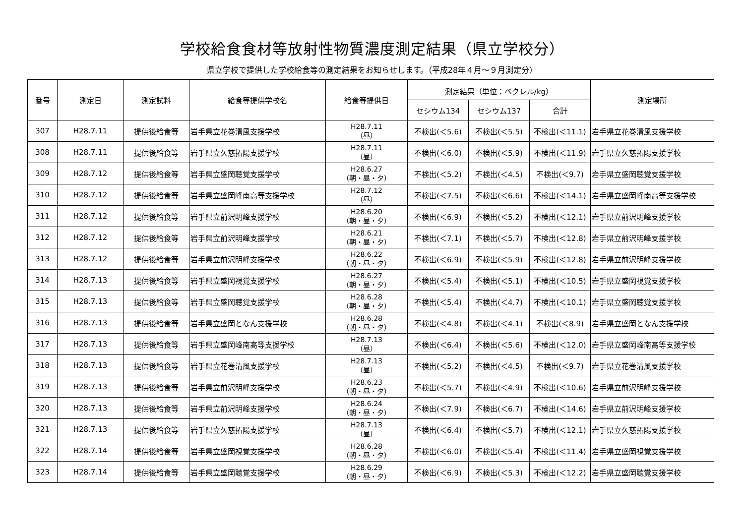学校給食食材等放射性物質濃度測定結果（県立学校分）
県立学校で提供した学校給食等の測定結果をお知らせします。（平成28年４月～９月測定分）
| 番号 | 測定日 | 測定試料 | 給食等提供学校名 | 給食等提供日 | 測定結果（単位：ベクレル/kg） | | | 測定場所 |
| --- | --- | --- | --- | --- | --- | --- | --- | --- |
| | | | | | セシウム134 | セシウム137 | 合計 | |
| 307 | H28.7.11 | 提供後給食等 | 岩手県立花巻清風支援学校 | H28.7.11 （昼） | 不検出(＜5.6) | 不検出(＜5.5) | 不検出(＜11.1) | 岩手県立花巻清風支援学校 |
| 308 | H28.7.11 | 提供後給食等 | 岩手県立久慈拓陽支援学校 | H28.7.11 （昼） | 不検出(＜6.0) | 不検出(＜5.9) | 不検出(＜11.9) | 岩手県立久慈拓陽支援学校 |
| 309 | H28.7.12 | 提供後給食等 | 岩手県立盛岡聴覚支援学校 | H28.6.27 （朝・昼・夕） | 不検出(＜5.2) | 不検出(＜4.5) | 不検出(＜9.7) | 岩手県立盛岡聴覚支援学校 |
| 310 | H28.7.12 | 提供後給食等 | 岩手県立盛岡峰南高等支援学校 | H28.7.12 （昼） | 不検出(＜7.5) | 不検出(＜6.6) | 不検出(＜14.1) | 岩手県立盛岡峰南高等支援学校 |
| 311 | H28.7.12 | 提供後給食等 | 岩手県立前沢明峰支援学校 | H28.6.20 （朝・昼・夕） | 不検出(＜6.9) | 不検出(＜5.2) | 不検出(＜12.1) | 岩手県立前沢明峰支援学校 |
| 312 | H28.7.12 | 提供後給食等 | 岩手県立前沢明峰支援学校 | H28.6.21 （朝・昼・夕） | 不検出(＜7.1) | 不検出(＜5.7) | 不検出(＜12.8) | 岩手県立前沢明峰支援学校 |
| 313 | H28.7.12 | 提供後給食等 | 岩手県立前沢明峰支援学校 | H28.6.22 （朝・昼・夕） | 不検出(＜6.9) | 不検出(＜5.9) | 不検出(＜12.8) | 岩手県立前沢明峰支援学校 |
| 314 | H28.7.13 | 提供後給食等 | 岩手県立盛岡視覚支援学校 | H28.6.27 （朝・昼・夕） | 不検出(＜5.4) | 不検出(＜5.1) | 不検出(＜10.5) | 岩手県立盛岡視覚支援学校 |
| 315 | H28.7.13 | 提供後給食等 | 岩手県立盛岡聴覚支援学校 | H28.6.28 （朝・昼・夕） | 不検出(＜5.4) | 不検出(＜4.7) | 不検出(＜10.1) | 岩手県立盛岡聴覚支援学校 |
| 316 | H28.7.13 | 提供後給食等 | 岩手県立盛岡となん支援学校 | H28.6.28 （朝・昼・夕） | 不検出(＜4.8) | 不検出(＜4.1) | 不検出(＜8.9) | 岩手県立盛岡となん支援学校 |
| 317 | H28.7.13 | 提供後給食等 | 岩手県立盛岡峰南高等支援学校 | H28.7.13 （昼） | 不検出(＜6.4) | 不検出(＜5.6) | 不検出(＜12.0) | 岩手県立盛岡峰南高等支援学校 |
| 318 | H28.7.13 | 提供後給食等 | 岩手県立花巻清風支援学校 | H28.7.13 （昼） | 不検出(＜5.2) | 不検出(＜4.5) | 不検出(＜9.7) | 岩手県立花巻清風支援学校 |
| 319 | H28.7.13 | 提供後給食等 | 岩手県立前沢明峰支援学校 | H28.6.23 （朝・昼・夕） | 不検出(＜5.7) | 不検出(＜4.9) | 不検出(＜10.6) | 岩手県立前沢明峰支援学校 |
| 320 | H28.7.13 | 提供後給食等 | 岩手県立前沢明峰支援学校 | H28.6.24 （朝・昼・夕） | 不検出(＜7.9) | 不検出(＜6.7) | 不検出(＜14.6) | 岩手県立前沢明峰支援学校 |
| 321 | H28.7.13 | 提供後給食等 | 岩手県立久慈拓陽支援学校 | H28.7.13 （昼） | 不検出(＜6.4) | 不検出(＜5.7) | 不検出(＜12.1) | 岩手県立久慈拓陽支援学校 |
| 322 | H28.7.14 | 提供後給食等 | 岩手県立盛岡視覚支援学校 | H28.6.28 （朝・昼・夕） | 不検出(＜6.0) | 不検出(＜5.4) | 不検出(＜11.4) | 岩手県立盛岡視覚支援学校 |
| 323 | H28.7.14 | 提供後給食等 | 岩手県立盛岡聴覚支援学校 | H28.6.29 （朝・昼・夕） | 不検出(＜6.9) | 不検出(＜5.3) | 不検出(＜12.2) | 岩手県立盛岡聴覚支援学校 |